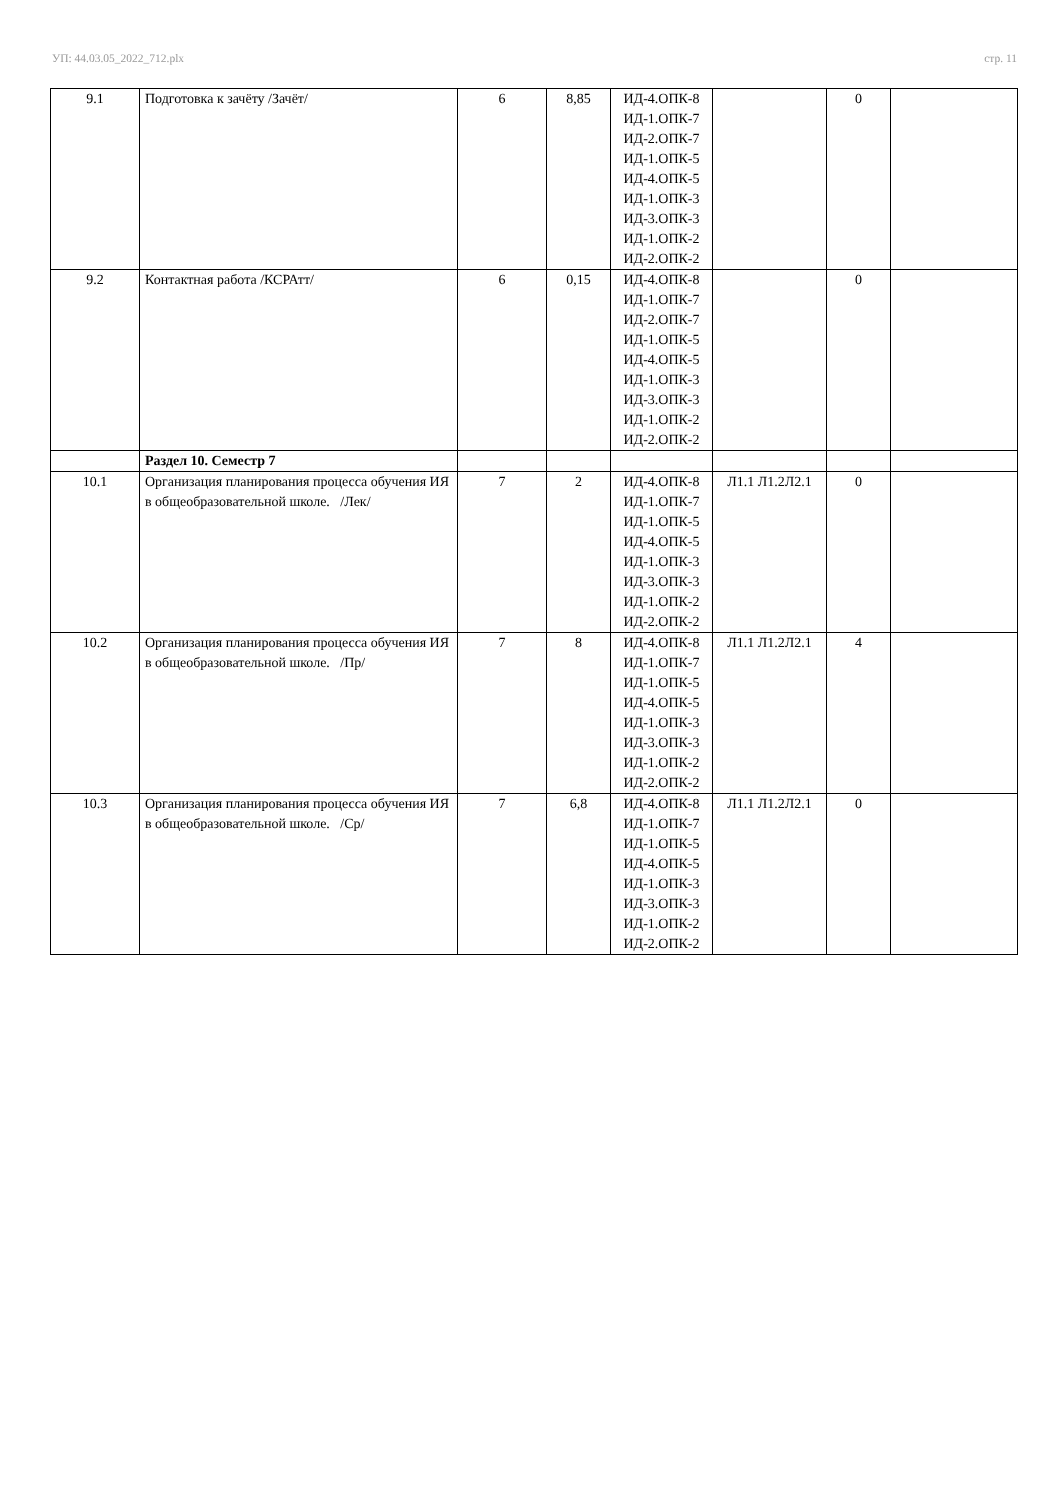УП: 44.03.05_2022_712.plx стр. 11
| 9.1 | Подготовка к зачёту /Зачёт/ | 6 | 8,85 | ИД-4.ОПК-8 ИД-1.ОПК-7 ИД-2.ОПК-7 ИД-1.ОПК-5 ИД-4.ОПК-5 ИД-1.ОПК-3 ИД-3.ОПК-3 ИД-1.ОПК-2 ИД-2.ОПК-2 | | 0 | |
| 9.2 | Контактная работа /КСРАтт/ | 6 | 0,15 | ИД-4.ОПК-8 ИД-1.ОПК-7 ИД-2.ОПК-7 ИД-1.ОПК-5 ИД-4.ОПК-5 ИД-1.ОПК-3 ИД-3.ОПК-3 ИД-1.ОПК-2 ИД-2.ОПК-2 | | 0 | |
| | Раздел 10. Семестр 7 | | | | | | |
| 10.1 | Организация планирования процесса обучения ИЯ в общеобразовательной школе. /Лек/ | 7 | 2 | ИД-4.ОПК-8 ИД-1.ОПК-7 ИД-1.ОПК-5 ИД-4.ОПК-5 ИД-1.ОПК-3 ИД-3.ОПК-3 ИД-1.ОПК-2 ИД-2.ОПК-2 | Л1.1 Л1.2Л2.1 | 0 | |
| 10.2 | Организация планирования процесса обучения ИЯ в общеобразовательной школе. /Пр/ | 7 | 8 | ИД-4.ОПК-8 ИД-1.ОПК-7 ИД-1.ОПК-5 ИД-4.ОПК-5 ИД-1.ОПК-3 ИД-3.ОПК-3 ИД-1.ОПК-2 ИД-2.ОПК-2 | Л1.1 Л1.2Л2.1 | 4 | |
| 10.3 | Организация планирования процесса обучения ИЯ в общеобразовательной школе. /Ср/ | 7 | 6,8 | ИД-4.ОПК-8 ИД-1.ОПК-7 ИД-1.ОПК-5 ИД-4.ОПК-5 ИД-1.ОПК-3 ИД-3.ОПК-3 ИД-1.ОПК-2 ИД-2.ОПК-2 | Л1.1 Л1.2Л2.1 | 0 | |